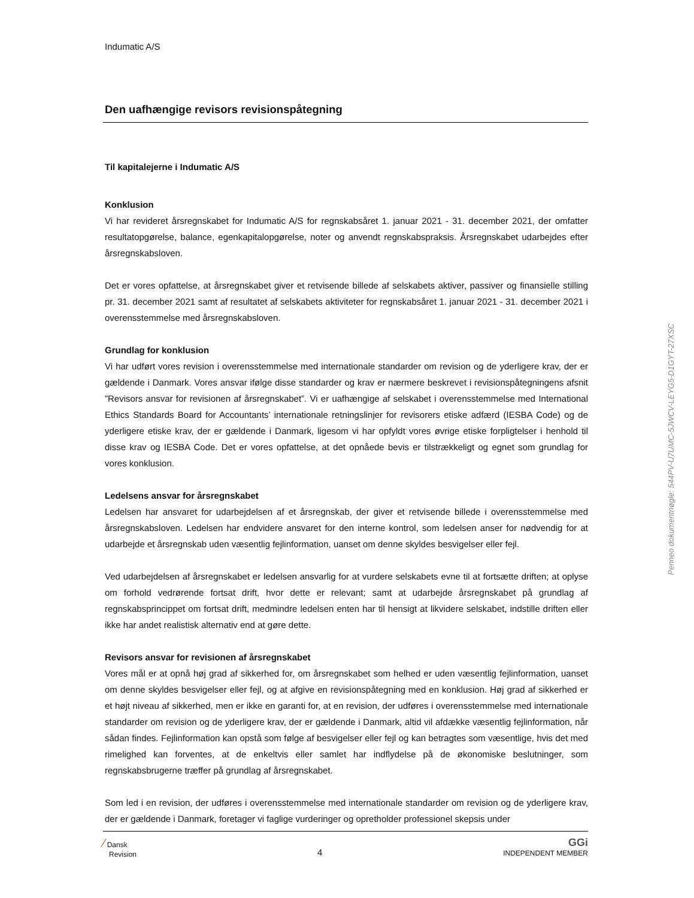Indumatic A/S
Den uafhængige revisors revisionspåtegning
Til kapitalejerne i Indumatic A/S
Konklusion
Vi har revideret årsregnskabet for Indumatic A/S for regnskabsåret 1. januar 2021 - 31. december 2021, der omfatter resultatopgørelse, balance, egenkapitalopgørelse, noter og anvendt regnskabspraksis. Årsregnskabet udarbejdes efter årsregnskabsloven.
Det er vores opfattelse, at årsregnskabet giver et retvisende billede af selskabets aktiver, passiver og finansielle stilling pr. 31. december 2021 samt af resultatet af selskabets aktiviteter for regnskabsåret 1. januar 2021 - 31. december 2021 i overensstemmelse med årsregnskabsloven.
Grundlag for konklusion
Vi har udført vores revision i overensstemmelse med internationale standarder om revision og de yderligere krav, der er gældende i Danmark. Vores ansvar ifølge disse standarder og krav er nærmere beskrevet i revisionspåtegningens afsnit ”Revisors ansvar for revisionen af årsregnskabet”. Vi er uafhængige af selskabet i overensstemmelse med International Ethics Standards Board for Accountants’ internationale retningslinjer for revisorers etiske adfærd (IESBA Code) og de yderligere etiske krav, der er gældende i Danmark, ligesom vi har opfyldt vores øvrige etiske forpligtelser i henhold til disse krav og IESBA Code. Det er vores opfattelse, at det opnåede bevis er tilstrækkeligt og egnet som grundlag for vores konklusion.
Ledelsens ansvar for årsregnskabet
Ledelsen har ansvaret for udarbejdelsen af et årsregnskab, der giver et retvisende billede i overensstemmelse med årsregnskabsloven. Ledelsen har endvidere ansvaret for den interne kontrol, som ledelsen anser for nødvendig for at udarbejde et årsregnskab uden væsentlig fejlinformation, uanset om denne skyldes besvigelser eller fejl.
Ved udarbejdelsen af årsregnskabet er ledelsen ansvarlig for at vurdere selskabets evne til at fortsætte driften; at oplyse om forhold vedrørende fortsat drift, hvor dette er relevant; samt at udarbejde årsregnskabet på grundlag af regnskabsprincippet om fortsat drift, medmindre ledelsen enten har til hensigt at likvidere selskabet, indstille driften eller ikke har andet realistisk alternativ end at gøre dette.
Revisors ansvar for revisionen af årsregnskabet
Vores mål er at opnå høj grad af sikkerhed for, om årsregnskabet som helhed er uden væsentlig fejlinformation, uanset om denne skyldes besvigelser eller fejl, og at afgive en revisionspåtegning med en konklusion. Høj grad af sikkerhed er et højt niveau af sikkerhed, men er ikke en garanti for, at en revision, der udføres i overensstemmelse med internationale standarder om revision og de yderligere krav, der er gældende i Danmark, altid vil afdække væsentlig fejlinformation, når sådan findes. Fejlinformation kan opstå som følge af besvigelser eller fejl og kan betragtes som væsentlige, hvis det med rimelighed kan forventes, at de enkeltvis eller samlet har indflydelse på de økonomiske beslutninger, som regnskabsbrugerne træffer på grundlag af årsregnskabet.
Som led i en revision, der udføres i overensstemmelse med internationale standarder om revision og de yderligere krav, der er gældende i Danmark, foretager vi faglige vurderinger og opretholder professionel skepsis under
∕ Dansk
Revision
4
GGi
INDEPENDENT MEMBER
Penneo dokumentnøgle: 544PV-U7UMC-5JWCV-LEYG5-D1GYT-27XSC